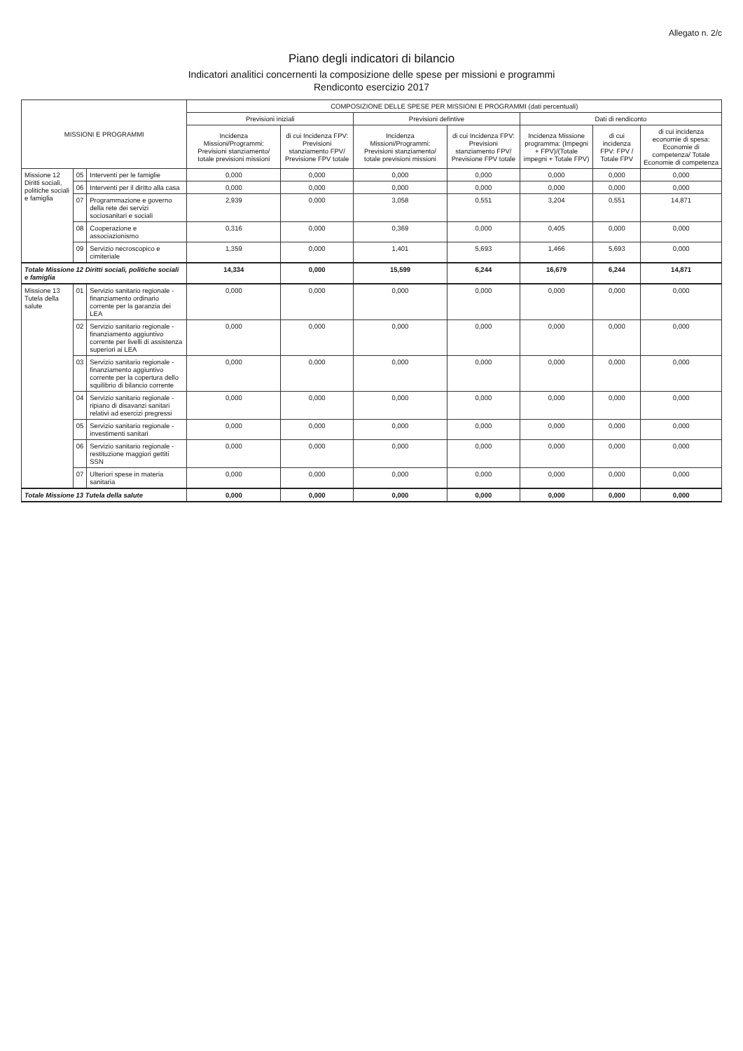Allegato n. 2/c
Piano degli indicatori di bilancio
Indicatori analitici concernenti la composizione delle spese per missioni e programmi
Rendiconto esercizio 2017
| MISSIONI E PROGRAMMI | | | COMPOSIZIONE DELLE SPESE PER MISSIONI E PROGRAMMI (dati percentuali) | | | | | | |
| --- | --- | --- | --- | --- | --- | --- | --- | --- | --- |
| | | | Previsioni iniziali | | Previsioni defintive | | Dati di rendiconto | | |
| | | | Incidenza Missioni/Programmi: Previsioni stanziamento/ totale previsioni missioni | di cui Incidenza FPV: Previsioni stanziamento FPV/ Previsione FPV totale | Incidenza Missioni/Programmi: Previsioni stanziamento/ totale previsioni missioni | di cui Incidenza FPV: Previsioni stanziamento FPV/ Previsione FPV totale | Incidenza Missione programma: (Impegni + FPV)/(Totale impegni + Totale FPV) | di cui incidenza FPV: FPV / Totale FPV | di cui incidenza economie di spesa: Economie di competenza/ Totale Economie di competenza |
| Missione 12 Diritti sociali, politiche sociali e famiglia | 05 | Interventi per le famiglie | 0,000 | 0,000 | 0,000 | 0,000 | 0,000 | 0,000 | 0,000 |
| | 06 | Interventi per il diritto alla casa | 0,000 | 0,000 | 0,000 | 0,000 | 0,000 | 0,000 | 0,000 |
| | 07 | Programmazione e governo della rete dei servizi sociosanitari e sociali | 2,939 | 0,000 | 3,058 | 0,551 | 3,204 | 0,551 | 14,871 |
| | 08 | Cooperazione e associazionismo | 0,316 | 0,000 | 0,369 | 0,000 | 0,405 | 0,000 | 0,000 |
| | 09 | Servizio necroscopico e cimiteriale | 1,359 | 0,000 | 1,401 | 5,693 | 1,466 | 5,693 | 0,000 |
| Totale Missione 12 Diritti sociali, politiche sociali e famiglia | | | 14,334 | 0,000 | 15,599 | 6,244 | 16,679 | 6,244 | 14,871 |
| Missione 13 Tutela della salute | 01 | Servizio sanitario regionale - finanziamento ordinario corrente per la garanzia dei LEA | 0,000 | 0,000 | 0,000 | 0,000 | 0,000 | 0,000 | 0,000 |
| | 02 | Servizio sanitario regionale - finanziamento aggiuntivo corrente per livelli di assistenza superiori ai LEA | 0,000 | 0,000 | 0,000 | 0,000 | 0,000 | 0,000 | 0,000 |
| | 03 | Servizio sanitario regionale - finanziamento aggiuntivo corrente per la copertura dello squilibrio di bilancio corrente | 0,000 | 0,000 | 0,000 | 0,000 | 0,000 | 0,000 | 0,000 |
| | 04 | Servizio sanitario regionale - ripiano di disavanzi sanitari relativi ad esercizi pregressi | 0,000 | 0,000 | 0,000 | 0,000 | 0,000 | 0,000 | 0,000 |
| | 05 | Servizio sanitario regionale - investimenti sanitari | 0,000 | 0,000 | 0,000 | 0,000 | 0,000 | 0,000 | 0,000 |
| | 06 | Servizio sanitario regionale - restituzione maggiori gettiti SSN | 0,000 | 0,000 | 0,000 | 0,000 | 0,000 | 0,000 | 0,000 |
| | 07 | Ulteriori spese in materia sanitaria | 0,000 | 0,000 | 0,000 | 0,000 | 0,000 | 0,000 | 0,000 |
| Totale Missione 13 Tutela della salute | | | 0,000 | 0,000 | 0,000 | 0,000 | 0,000 | 0,000 | 0,000 |